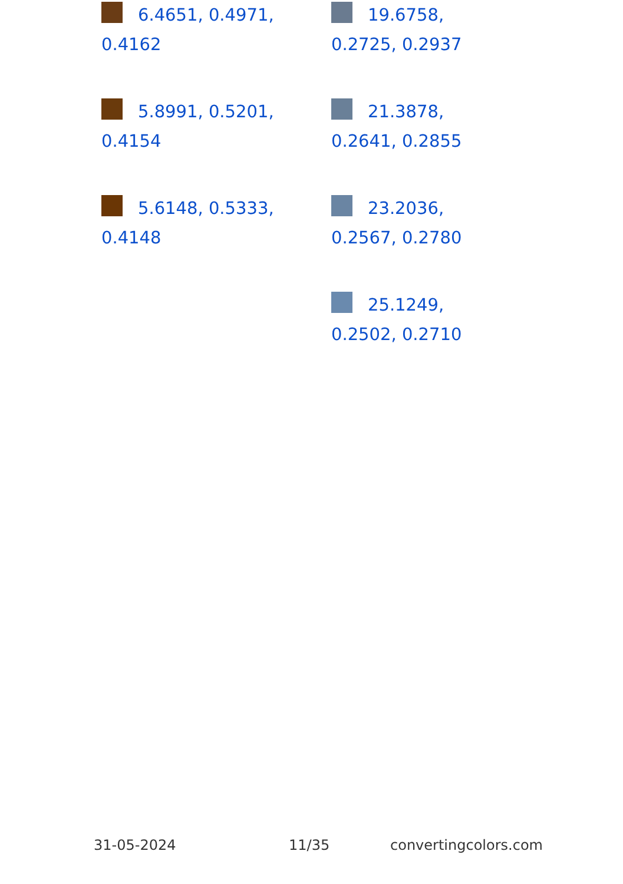6.4651, 0.4971, 0.4162
5.8991, 0.5201, 0.4154
5.6148, 0.5333, 0.4148
19.6758, 0.2725, 0.2937
21.3878, 0.2641, 0.2855
23.2036, 0.2567, 0.2780
25.1249, 0.2502, 0.2710
31-05-2024 11/35 convertingcolors.com